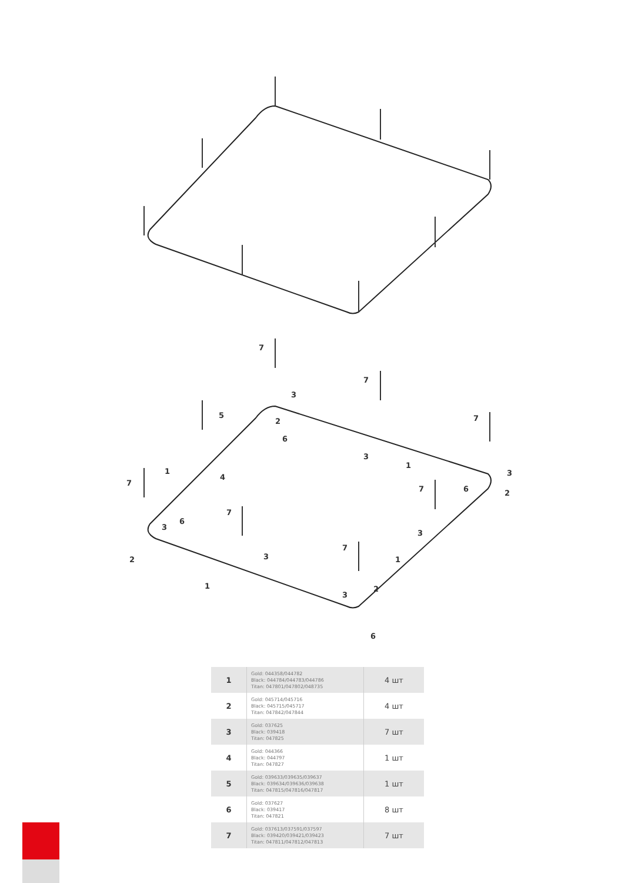7
7
7
7
7
7
7
5
4
1
1
1
1
3
3
3
3
3
3
3
2
2
2
2
6
6
6
6
| 1 | Gold: 044358/044782 Black: 044784/044783/044786 Titan: 047801/047802/048735 | 4 шт |
| 2 | Gold: 045714/045716 Black: 045715/045717 Titan: 047842/047844 | 4 шт |
| 3 | Gold: 037625 Black: 039418 Titan: 047825 | 7 шт |
| 4 | Gold: 044366 Black: 044797 Titan: 047827 | 1 шт |
| 5 | Gold: 039633/039635/039637 Black: 039634/039636/039638 Titan: 047815/047816/047817 | 1 шт |
| 6 | Gold: 037627 Black: 039417 Titan: 047821 | 8 шт |
| 7 | Gold: 037613/037591/037597 Black: 039420/039421/039423 Titan: 047811/047812/047813 | 7 шт |